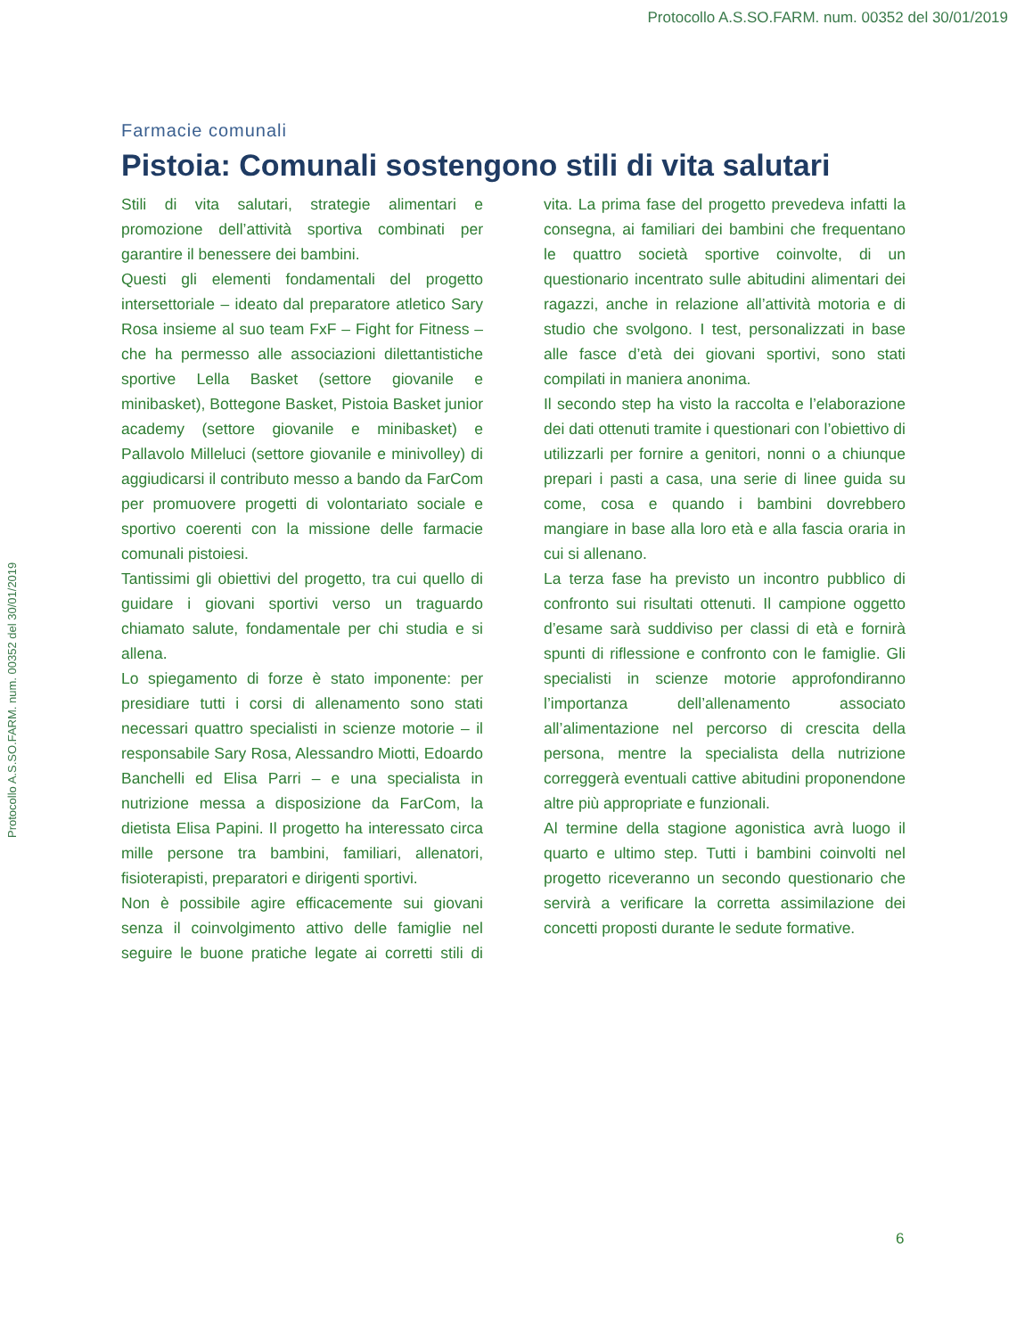Protocollo A.S.SO.FARM. num. 00352 del 30/01/2019
Protocollo A.S.SO.FARM. num. 00352 del 30/01/2019
Farmacie comunali
Pistoia: Comunali sostengono stili di vita salutari
Stili di vita salutari, strategie alimentari e promozione dell’attività sportiva combinati per garantire il benessere dei bambini.
Questi gli elementi fondamentali del progetto intersettoriale – ideato dal preparatore atletico Sary Rosa insieme al suo team FxF – Fight for Fitness – che ha permesso alle associazioni dilettantistiche sportive Lella Basket (settore giovanile e minibasket), Bottegone Basket, Pistoia Basket junior academy (settore giovanile e minibasket) e Pallavolo Milleluci (settore giovanile e minivolley) di aggiudicarsi il contributo messo a bando da FarCom per promuovere progetti di volontariato sociale e sportivo coerenti con la missione delle farmacie comunali pistoiesi.
Tantissimi gli obiettivi del progetto, tra cui quello di guidare i giovani sportivi verso un traguardo chiamato salute, fondamentale per chi studia e si allena.
Lo spiegamento di forze è stato imponente: per presidiare tutti i corsi di allenamento sono stati necessari quattro specialisti in scienze motorie – il responsabile Sary Rosa, Alessandro Miotti, Edoardo Banchelli ed Elisa Parri – e una specialista in nutrizione messa a disposizione da FarCom, la dietista Elisa Papini. Il progetto ha interessato circa mille persone tra bambini, familiari, allenatori, fisioterapisti, preparatori e dirigenti sportivi.
Non è possibile agire efficacemente sui giovani senza il coinvolgimento attivo delle famiglie nel seguire le buone pratiche legate ai corretti stili di vita. La prima fase del progetto prevedeva infatti la consegna, ai familiari dei bambini che frequentano le quattro società sportive coinvolte, di un questionario incentrato sulle abitudini alimentari dei ragazzi, anche in relazione all’attività motoria e di studio che svolgono. I test, personalizzati in base alle fasce d’età dei giovani sportivi, sono stati compilati in maniera anonima.
Il secondo step ha visto la raccolta e l’elaborazione dei dati ottenuti tramite i questionari con l’obiettivo di utilizzarli per fornire a genitori, nonni o a chiunque prepari i pasti a casa, una serie di linee guida su come, cosa e quando i bambini dovrebbero mangiare in base alla loro età e alla fascia oraria in cui si allenano.
La terza fase ha previsto un incontro pubblico di confronto sui risultati ottenuti. Il campione oggetto d’esame sarà suddiviso per classi di età e fornirà spunti di riflessione e confronto con le famiglie. Gli specialisti in scienze motorie approfondiranno l’importanza dell’allenamento associato all’alimentazione nel percorso di crescita della persona, mentre la specialista della nutrizione correggerà eventuali cattive abitudini proponendone altre più appropriate e funzionali.
Al termine della stagione agonistica avrà luogo il quarto e ultimo step. Tutti i bambini coinvolti nel progetto riceveranno un secondo questionario che servirà a verificare la corretta assimilazione dei concetti proposti durante le sedute formative.
6